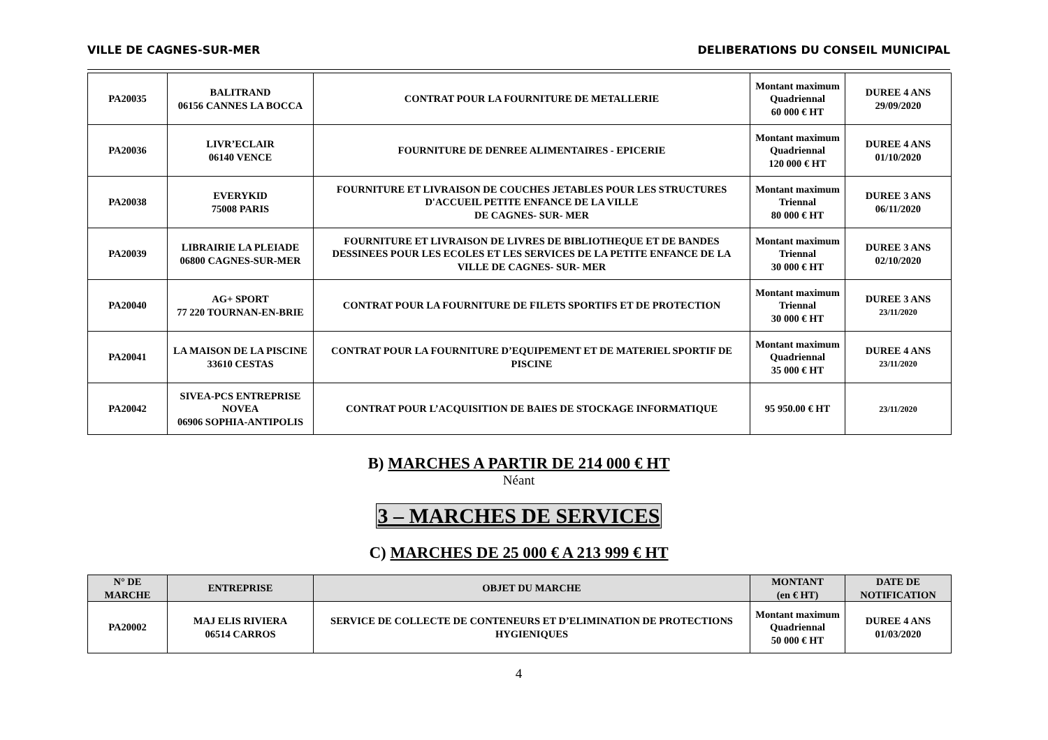VILLE DE CAGNES-SUR-MER DELIBERATIONS DU CONSEIL MUNICIPAL
| PA20035 | BALITRAND 06156 CANNES LA BOCCA | CONTRAT POUR LA FOURNITURE DE METALLERIE | Montant maximum Quadriennal 60 000 € HT | DUREE 4 ANS 29/09/2020 |
| PA20036 | LIVR’ECLAIR 06140 VENCE | FOURNITURE DE DENREE ALIMENTAIRES - EPICERIE | Montant maximum Quadriennal 120 000 € HT | DUREE 4 ANS 01/10/2020 |
| PA20038 | EVERYKID 75008 PARIS | FOURNITURE ET LIVRAISON DE COUCHES JETABLES POUR LES STRUCTURES D'ACCUEIL PETITE ENFANCE DE LA VILLE DE CAGNES- SUR- MER | Montant maximum Triennal 80 000 € HT | DUREE 3 ANS 06/11/2020 |
| PA20039 | LIBRAIRIE LA PLEIADE 06800 CAGNES-SUR-MER | FOURNITURE ET LIVRAISON DE LIVRES DE BIBLIOTHEQUE ET DE BANDES DESSINEES POUR LES ECOLES ET LES SERVICES DE LA PETITE ENFANCE DE LA VILLE DE CAGNES- SUR- MER | Montant maximum Triennal 30 000 € HT | DUREE 3 ANS 02/10/2020 |
| PA20040 | AG+ SPORT 77 220 TOURNAN-EN-BRIE | CONTRAT POUR LA FOURNITURE DE FILETS SPORTIFS ET DE PROTECTION | Montant maximum Triennal 30 000 € HT | DUREE 3 ANS 23/11/2020 |
| PA20041 | LA MAISON DE LA PISCINE 33610 CESTAS | CONTRAT POUR LA FOURNITURE D’EQUIPEMENT ET DE MATERIEL SPORTIF DE PISCINE | Montant maximum Quadriennal 35 000 € HT | DUREE 4 ANS 23/11/2020 |
| PA20042 | SIVEA-PCS ENTREPRISE NOVEA 06906 SOPHIA-ANTIPOLIS | CONTRAT POUR L’ACQUISITION DE BAIES DE STOCKAGE INFORMATIQUE | 95 950.00 € HT | 23/11/2020 |
B) MARCHES A PARTIR DE 214 000 € HT
Néant
3 – MARCHES DE SERVICES
C) MARCHES DE 25 000 € A 213 999 € HT
| N° DE MARCHE | ENTREPRISE | OBJET DU MARCHE | MONTANT (en € HT) | DATE DE NOTIFICATION |
| --- | --- | --- | --- | --- |
| PA20002 | MAJ ELIS RIVIERA 06514 CARROS | SERVICE DE COLLECTE DE CONTENEURS ET D’ELIMINATION DE PROTECTIONS HYGIENIQUES | Montant maximum Quadriennal 50 000 € HT | DUREE 4 ANS 01/03/2020 |
4